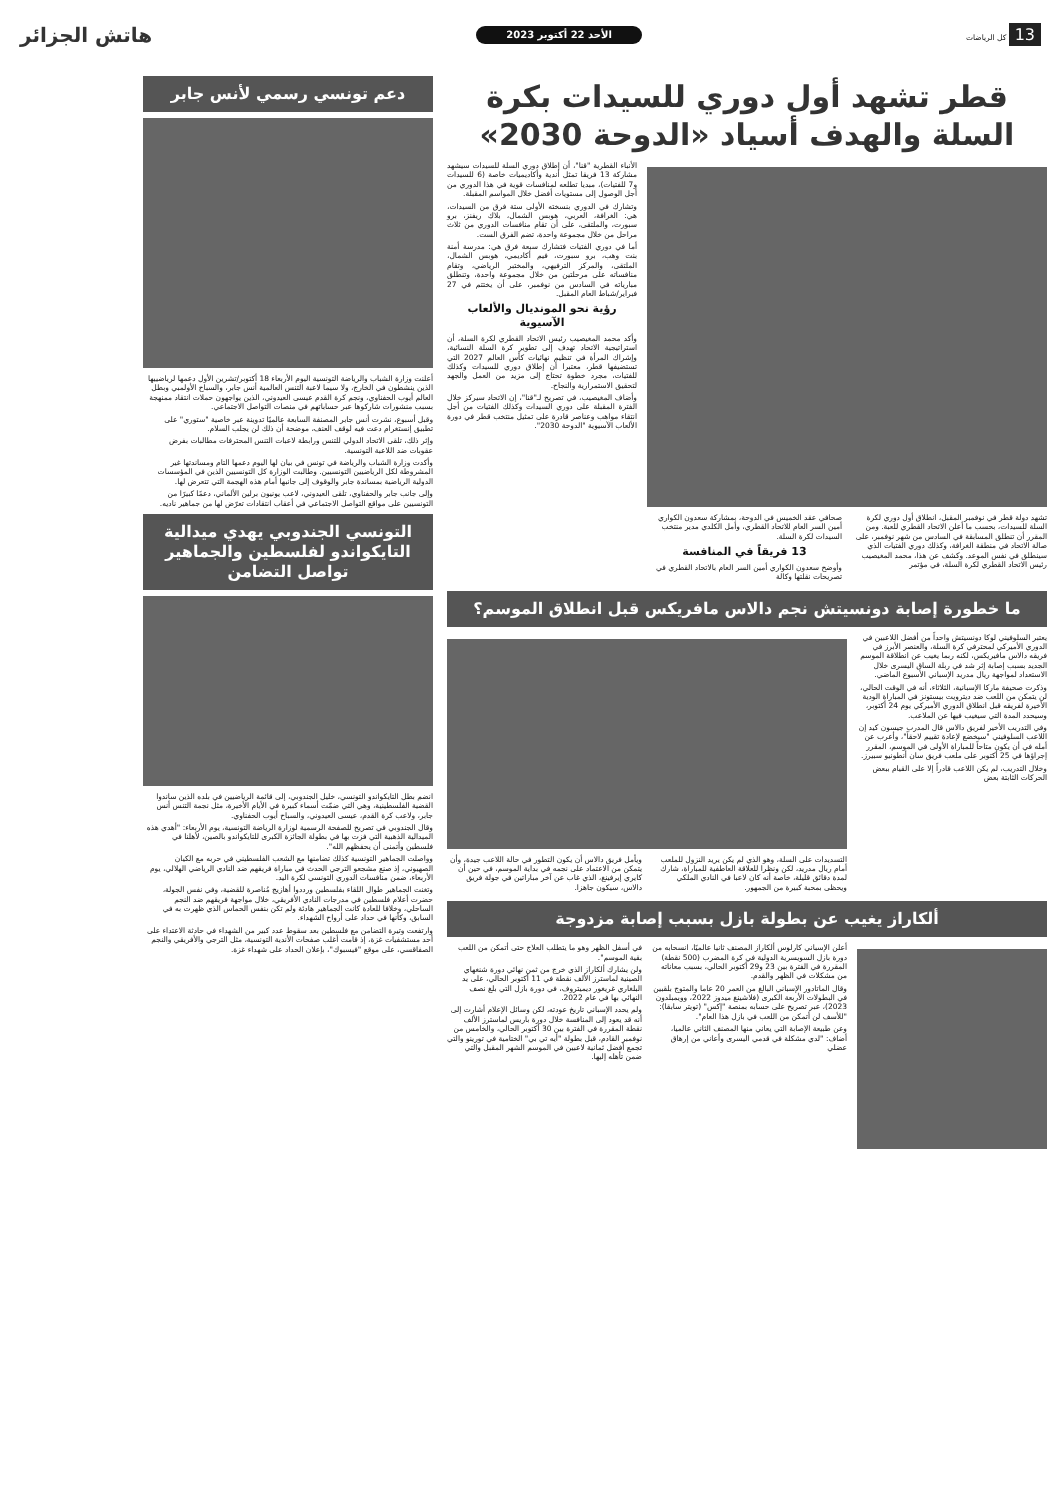13 كل الرياضات
الأحد 22 أكتوبر 2023
هاتش الجزائر
قطر تشهد أول دوري للسيدات بكرة السلة والهدف أسياد «الدوحة 2030»
الأنباء القطرية "قنا"، أن إطلاق دوري السلة للسيدات سيشهد مشاركة 13 فريقا تمثل أندية وأكاديميات خاصة (6 للسيدات و7 للفتيات)، مبديا تطلعه لمنافسات قوية في هذا الدوري من أجل الوصول إلى مستويات أفضل خلال المواسم المقبلة.
وتشارك في الدوري بنسخته الأولى ستة فرق من السيدات، هي: الغرافة، العربي، هوبس الشمال، بلاك ريفنز، برو سبورت، والملتقى، على أن تقام منافسات الدوري من ثلاث مراحل من خلال مجموعة واحدة، تضم الفرق الست.
أما في دوري الفتيات فتشارك سبعة فرق هي: مدرسة أمنة بنت وهب، برو سبورت، فيم أكاديمي، هوبس الشمال، الملتقى، والمركز الترفيهي، والمختبر الرياضي، وتقام منافساته على مرحلتين من خلال مجموعة واحدة، وتنطلق مبارياته في السادس من نوفمبر، على أن يختتم في 27 فبراير/شباط العام المقبل.
رؤية نحو المونديال والألعاب الآسيوية
وأكد محمد المغيصيب رئيس الاتحاد القطري لكرة السلة، أن استراتيجية الاتحاد تهدف إلى تطوير كرة السلة النسائية، وإشراك المرأة في تنظيم نهائيات كأس العالم 2027 التي تستضيفها قطر، معتبرا أن إطلاق دوري للسيدات وكذلك للفتيات، مجرد خطوة تحتاج إلى مزيد من العمل والجهد لتحقيق الاستمرارية والنجاح.
وأضاف المغيصيب، في تصريح لـ"قنا"، إن الاتحاد سيركز خلال الفترة المقبلة على دوري السيدات وكذلك الفتيات من أجل انتقاء مواهب وعناصر قادرة على تمثيل منتخب قطر في دورة الألعاب الآسيوية "الدوحة 2030".
تشهد دولة قطر في نوفمبر المقبل، انطلاق أول دوري لكرة السلة للسيدات، بحسب ما أعلن الاتحاد القطري للعبة. ومن المقرر أن تنطلق المسابقة في السادس من شهر نوفمبر، على صالة الاتحاد في منطقة الغرافة، وكذلك دوري الفتيات الذي سينطلق في نفس الموعد. وكشف عن هذا، محمد المغيصيب رئيس الاتحاد القطري لكرة السلة، في مؤتمر
صحافي عقد الخميس في الدوحة، بمشاركة سعدون الكواري أمين السر العام للاتحاد القطري، وأمل الكلدي مدير منتخب السيدات لكرة السلة.
13 فريقاً في المنافسة
وأوضح سعدون الكواري أمين السر العام بالاتحاد القطري في تصريحات نقلتها وكالة
ما خطورة إصابة دونسيتش نجم دالاس مافريكس قبل انطلاق الموسم؟
يعتبر السلوفيني لوكا دونسيتش واحداً من أفضل اللاعبين في الدوري الأميركي لمحترفي كرة السلة، والعنصر الأبرز في فريقه دالاس مافيريكس، لكنه ربما يغيب عن انطلاقة الموسم الجديد بسبب إصابة إثر شد في ربلة الساق اليسرى خلال الاستعداد لمواجهة ريال مدريد الإسباني الأسبوع الماضي.
وذكرت صحيفة ماركا الإسبانية، الثلاثاء، أنه في الوقت الحالي، لن يتمكن من اللعب ضد ديترويت بيستونز في المباراة الودية الأخيرة لفريقه قبل انطلاق الدوري الأميركي يوم 24 أكتوبر، وسيحدد المدة التي سيغيب فيها عن الملاعب.
وفي التدريب الأخير لفريق دالاس قال المدرب جيسون كيد إن اللاعب السلوفيني "سيخضع لإعادة تقييم لاحقاً"، وأعرب عن أمله في أن يكون متاحاً للمباراة الأولى في الموسم، المقرر إجراؤها في 25 أكتوبر على ملعب فريق سان أنطونيو سبيرز.
وخلال التدريب، لم يكن اللاعب قادراً إلا على القيام ببعض الحركات الثابتة بعض
التسديدات على السلة، وهو الذي لم يكن يريد النزول للملعب أمام ريال مدريد، لكن ونظرا للعلاقة العاطفية للمباراة، شارك لمدة دقائق قليلة، خاصة أنه كان لاعبا في النادي الملكي ويحظى بمحبة كبيرة من الجمهور.
ويأمل فريق دالاس أن يكون التطور في حالة اللاعب جيدة، وأن يتمكن من الاعتماد على نجمه في بداية الموسم، في حين أن كايري إيرفينغ، الذي غاب عن آخر مباراتين في جولة فريق دالاس، سيكون جاهزا.
ألكاراز يغيب عن بطولة بازل بسبب إصابة مزدوجة
أعلن الإسباني كارلوس ألكاراز المصنف ثانيا عالميًا، انسحابه من دورة بازل السويسرية الدولية في كرة المضرب (500 نقطة) المقررة في الفترة بين 23 و29 أكتوبر الحالي، بسبب معاناته من مشكلات في الظهر والقدم.
وقال الماتادور الإسباني البالغ من العمر 20 عاما والمتوج بلقبين في البطولات الأربعة الكبرى (فلاشينغ ميدوز 2022، وويمبلدون 2023)، عبر تصريح على حسابه بمنصة "إكس" (تويتر سابقا): "للأسف لن أتمكن من اللعب في بازل هذا العام".
وعن طبيعة الإصابة التي يعاني منها المصنف الثاني عالميا، أضاف: "لدي مشكلة في قدمي اليسرى وأعاني من إرهاق عضلي
في أسفل الظهر وهو ما يتطلب العلاج حتى أتمكن من اللعب بقية الموسم".
ولن يشارك ألكاراز الذي خرج من ثمن نهائي دورة شنغهاي الصينية لماسترز الألف نقطة في 11 أكتوبر الحالي، على يد البلغاري غريغور ديميتروف، في دورة بازل التي بلغ نصف النهائي بها في عام 2022.
ولم يحدد الإسباني تاريخ عودته، لكن وسائل الإعلام أشارت إلى أنه قد يعود إلى المنافسة خلال دورة باريس لماسترز الألف نقطة المقررة في الفترة بين 30 أكتوبر الحالي، والخامس من نوفمبر القادم، قبل بطولة "أيه تي بي" الختامية في تورينو والتي تجمع أفضل ثمانية لاعبين في الموسم الشهر المقبل والتي ضمن تأهله إليها.
دعم تونسي رسمي لأنس جابر
أعلنت وزارة الشباب والرياضة التونسية اليوم الأربعاء 18 أكتوبر/تشرين الأول دعمها لرياضييها الذين ينشطون في الخارج، ولا سيما لاعبة التنس العالمية أنس جابر، والسباح الأولمبي وبطل العالم أيوب الحفناوي، ونجم كرة القدم عيسى العيدوني، الذين يواجهون حملات انتقاد ممنهجة بسبب منشورات شاركوها عبر حساباتهم في منصات التواصل الاجتماعي.
وقبل أسبوع، نشرت أنس جابر المصنفة السابعة عالميًا تدوينة عبر خاصية "ستوري" على تطبيق إنستغرام دعت فيه لوقف العنف، موضحة أن ذلك لن يجلب السلام.
وإثر ذلك، تلقى الاتحاد الدولي للتنس ورابطة لاعبات التنس المحترفات مطالبات بفرض عقوبات ضد اللاعبة التونسية.
وأكدت وزارة الشباب والرياضة في تونس في بيان لها اليوم دعمها التام ومساندتها غير المشروطة لكل الرياضيين التونسيين. وطالبت الوزارة كل التونسيين الذين في المؤسسات الدولية الرياضية بمساندة جابر والوقوف إلى جانبها أمام هذه الهجمة التي تتعرض لها.
وإلى جانب جابر والحفناوي، تلقى العيدوني، لاعب يونيون برلين الألماني، دعمًا كبيرًا من التونسيين على مواقع التواصل الاجتماعي في أعقاب انتقادات تعرّض لها من جماهير ناديه.
التونسي الجندوبي يهدي ميدالية التايكواندو لفلسطين والجماهير تواصل التضامن
انضم بطل التايكواندو التونسي، خليل الجندوبي، إلى قائمة الرياضيين في بلده الذين ساندوا القضية الفلسطينية، وهي التي ضمّت أسماء كبيرة في الأيام الأخيرة، مثل نجمة التنس أنس جابر، ولاعب كرة القدم، عيسى العيدوني، والسباح أيوب الحفناوي.
وقال الجندوبي في تصريح للصفحة الرسمية لوزارة الرياضة التونسية، يوم الأربعاء: "أهدي هذه الميدالية الذهبية التي فزت بها في بطولة الجائزة الكبرى للتايكواندو بالصين، لأهلنا في فلسطين وأتمنى أن يحفظهم الله".
وواصلت الجماهير التونسية كذلك تضامنها مع الشعب الفلسطيني في حربه مع الكيان الصهيوني، إذ صنع مشجعو الترجي الحدث في مباراة فريقهم ضد النادي الرياضي الهلالي، يوم الأربعاء، ضمن منافسات الدوري التونسي لكرة اليد.
وتغنت الجماهير طوال اللقاء بفلسطين ورددوا أهازيج مُناصرة للقضية، وفي نفس الجولة، حضرت أعلام فلسطين في مدرجات النادي الأفريقي، خلال مواجهة فريقهم ضد النجم الساحلي، وخلافا للعادة كانت الجماهير هادئة ولم تكن بنفس الحماس الذي ظهرت به في السابق، وكأنها في حداد على أرواح الشهداء.
وارتفعت وتيرة التضامن مع فلسطين بعد سقوط عدد كبير من الشهداء في حادثة الاعتداء على أحد مستشفيات غزة، إذ قامت أغلب صفحات الأندية التونسية، مثل الترجي والأفريقي والنجم الصفاقسي، على موقع "فيسبوك"، بإعلان الحداد على شهداء غزة.